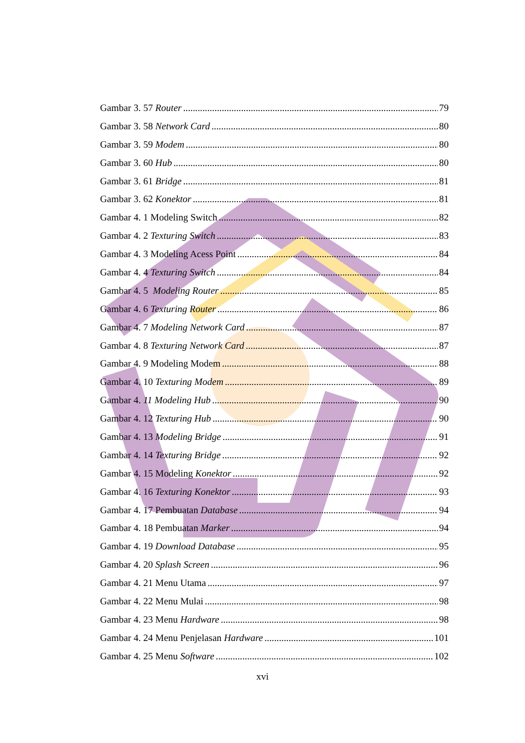Gambar 3. 57 Router 79
Gambar 3. 58 Network Card 80
Gambar 3. 59 Modem 80
Gambar 3. 60 Hub 80
Gambar 3. 61 Bridge 81
Gambar 3. 62 Konektor 81
Gambar 4. 1 Modeling Switch 82
Gambar 4. 2 Texturing Switch 83
Gambar 4. 3 Modeling Acess Point 84
Gambar 4. 4 Texturing Switch 84
Gambar 4. 5 Modeling Router 85
Gambar 4. 6 Texturing Router 86
Gambar 4. 7 Modeling Network Card 87
Gambar 4. 8 Texturing Network Card 87
Gambar 4. 9 Modeling Modem 88
Gambar 4. 10 Texturing Modem 89
Gambar 4. 11 Modeling Hub 90
Gambar 4. 12 Texturing Hub 90
Gambar 4. 13 Modeling Bridge 91
Gambar 4. 14 Texturing Bridge 92
Gambar 4. 15 Modeling Konektor 92
Gambar 4. 16 Texturing Konektor 93
Gambar 4. 17 Pembuatan Database 94
Gambar 4. 18 Pembuatan Marker 94
Gambar 4. 19 Download Database 95
Gambar 4. 20 Splash Screen 96
Gambar 4. 21 Menu Utama 97
Gambar 4. 22 Menu Mulai 98
Gambar 4. 23 Menu Hardware 98
Gambar 4. 24 Menu Penjelasan Hardware 101
Gambar 4. 25 Menu Software 102
xvi